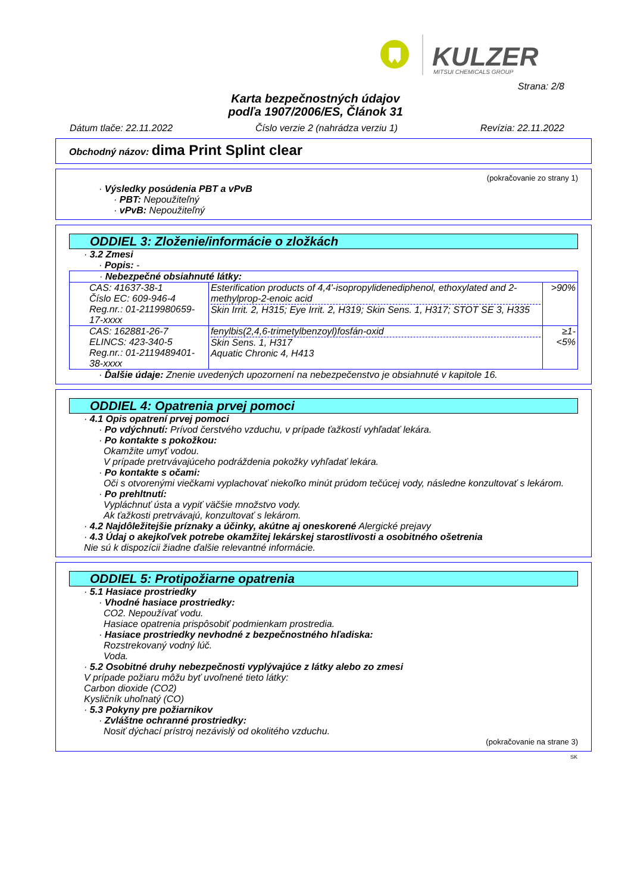KULZER
MITSUI CHEMICALS GROUP
Strana: 2/8
Karta bezpečnostných údajov
podľa 1907/2006/ES, Článok 31
Dátum tlače: 22.11.2022 Číslo verzie 2 (nahrádza verziu 1) Revízia: 22.11.2022
Obchodný názov: dima Print Splint clear
(pokračovanie zo strany 1)
· Výsledky posúdenia PBT a vPvB
· PBT: Nepoužiteľný
· vPvB: Nepoužiteľný
ODDIEL 3: Zloženie/informácie o zložkách
· 3.2 Zmesi
· Popis: -
| · Nebezpečné obsiahnuté látky: | | |
| CAS: 41637-38-1 Číslo EC: 609-946-4 Reg.nr.: 01-2119980659-17-xxxx | Esterification products of 4,4'-isopropylidenediphenol, ethoxylated and 2-methylprop-2-enoic acid Skin Irrit. 2, H315; Eye Irrit. 2, H319; Skin Sens. 1, H317; STOT SE 3, H335 | >90% |
| CAS: 162881-26-7 ELINCS: 423-340-5 Reg.nr.: 01-2119489401-38-xxxx | fenylbis(2,4,6-trimetylbenzoyl)fosfán-oxid Skin Sens. 1, H317 Aquatic Chronic 4, H413 | ≥1-<5% |
· Ďalšie údaje: Znenie uvedených upozornení na nebezpečenstvo je obsiahnuté v kapitole 16.
ODDIEL 4: Opatrenia prvej pomoci
· 4.1 Opis opatrení prvej pomoci
· Po vdýchnutí: Prívod čerstvého vzduchu, v prípade ťažkostí vyhľadať lekára.
· Po kontakte s pokožkou:
Okamžite umyť vodou.
V prípade pretrvávajúceho podráždenia pokožky vyhľadať lekára.
· Po kontakte s očami:
Oči s otvorenými viečkami vyplachovať niekoľko minút prúdom tečúcej vody, následne konzultovať s lekárom.
· Po prehltnutí:
Vypláchnuť ústa a vypiť väčšie množstvo vody.
Ak ťažkosti pretrvávajú, konzultovať s lekárom.
· 4.2 Najdôležitejšie príznaky a účinky, akútne aj oneskorené Alergické prejavy
· 4.3 Údaj o akejkoľvek potrebe okamžitej lekárskej starostlivosti a osobitného ošetrenia
Nie sú k dispozícii žiadne ďalšie relevantné informácie.
ODDIEL 5: Protipožiarne opatrenia
· 5.1 Hasiace prostriedky
· Vhodné hasiace prostriedky:
CO2. Nepoužívať vodu.
Hasiace opatrenia prispôsobiť podmienkam prostredia.
· Hasiace prostriedky nevhodné z bezpečnostného hľadiska:
Rozstrekovaný vodný lúč.
Voda.
· 5.2 Osobitné druhy nebezpečnosti vyplývajúce z látky alebo zo zmesi
V prípade požiaru môžu byť uvoľnené tieto látky:
Carbon dioxide (CO2)
Kysličník uhoľnatý (CO)
· 5.3 Pokyny pre požiarnikov
· Zvláštne ochranné prostriedky:
Nosiť dýchací prístroj nezávislý od okolitého vzduchu.
(pokračovanie na strane 3)
SK